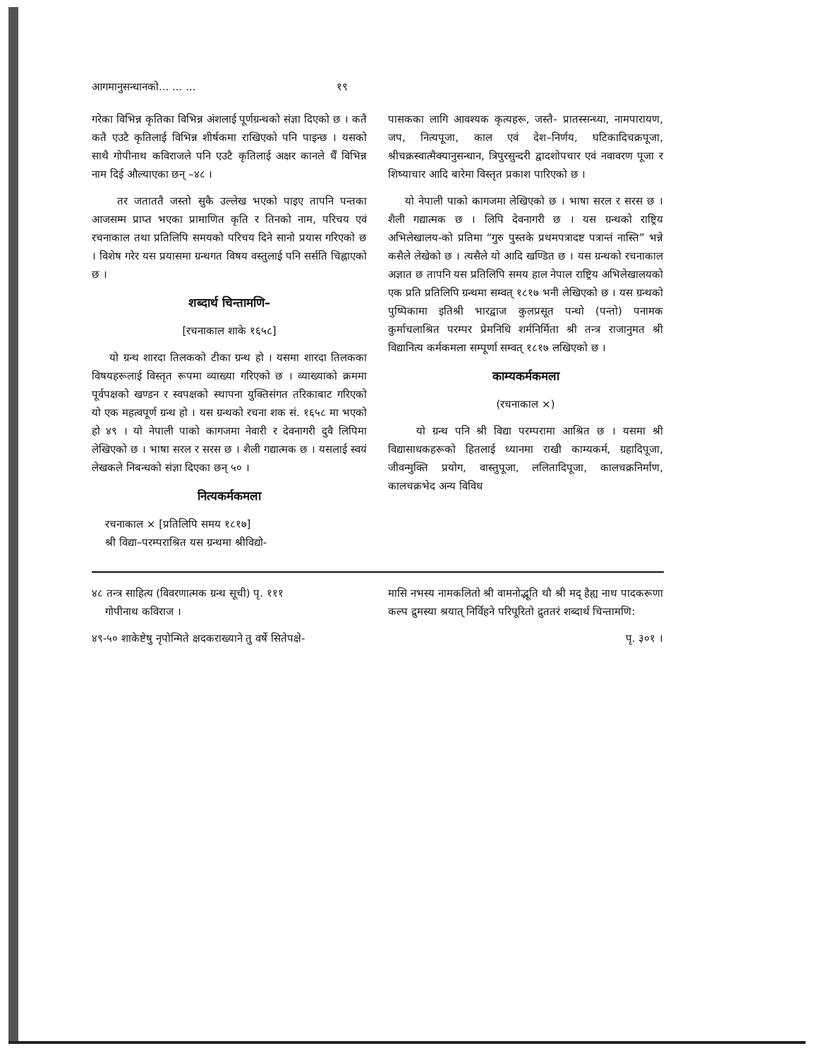आगमानुसन्धानको... ... ... १९
गरेका विभिन्न कृतिका विभिन्न अंशलाई पूर्णग्रन्थको संज्ञा दिएको छ । कतै कतै एउटै कृतिलाई विभिन्न शीर्षकमा राखिएको पनि पाइन्छ । यसको साथै गोपीनाथ कविराजले पनि एउटै कृतिलाई अक्षर कानले र्धैं विभिन्न नाम दिई औल्याएका छन् –४८ ।
तर जताततै जस्तो सुकै उल्लेख भएको पाइए तापनि पन्तका आजसम्म प्राप्त भएका प्रामाणित कृति र तिनको नाम, परिचय एवं रचनाकाल तथा प्रतिलिपि समयको परिचय दिने सानो प्रयास गरिएको छ । विशेष गरेर यस प्रयासमा ग्रन्थगत विषय वस्तुलाई पनि सर्सति चिह्नाएको छ ।
शब्दार्थ चिन्तामणि–
[रचनाकाल शाके १६५८]
यो ग्रन्थ शारदा तिलकको टीका ग्रन्थ हो । यसमा शारदा तिलकका विषयहरूलाई विस्तृत रूपमा व्याख्या गरिएको छ । व्याख्याको क्रममा पूर्वपक्षको खण्डन र स्वपक्षको स्थापना युक्तिसंगत तरिकाबाट गरिएको यो एक महत्वपूर्ण ग्रन्थ हो । यस ग्रन्थको रचना शक सं. १६५८ मा भएको हो ४९ । यो नेपाली पाको कागजमा नेवारी र देवनागरी दुवै लिपिमा लेखिएको छ । भाषा सरल र सरस छ । शैली गद्यात्मक छ । यसलाई स्वयं लेखकले निबन्धको संज्ञा दिएका छन् ५० ।
नित्यकर्मकमला
रचनाकाल × [प्रतिलिपि समय १८१७]
श्री विद्या–परम्पराश्रित यस ग्रन्थमा श्रीविद्यो-
पासकका लागि आवश्यक कृत्यहरू, जस्तै- प्रातस्सन्ध्या, नामपारायण, जप, नित्यपूजा, काल एवं देश–निर्णय, घटिकादिचक्रपूजा, श्रीचक्रस्वात्मैक्यानुसन्धान, त्रिपुरसुन्दरी द्वादशोपचार एवं नवावरण पूजा र शिष्याचार आदि बारेमा विस्तृत प्रकाश पारिएको छ ।
यो नेपाली पाको कागजमा लेखिएको छ । भाषा सरल र सरस छ । शैली गद्यात्मक छ । लिपि देवनागरी छ । यस ग्रन्थको राष्ट्रिय अभिलेखालय-को प्रतिमा “गुरु पुस्तके प्रथमपत्रादष्ट पत्रान्तं नास्ति” भन्ने कसैले लेखेको छ । त्यसैले यो आदि खण्डित छ । यस ग्रन्थको रचनाकाल अज्ञात छ तापनि यस प्रतिलिपि समय हाल नेपाल राष्ट्रिय अभिलेखालयको एक प्रति प्रतिलिपि ग्रन्थमा सम्वत् १८१७ भनी लेखिएको छ । यस ग्रन्थको पुष्पिकामा इतिश्री भारद्वाज कुलप्रसूत पन्थो (पन्तो) पनामक कुर्माचलाश्रित परम्पर प्रेमनिधि शर्मनिर्मिता श्री तन्त्र राजानुमत श्री विद्यानित्य कर्मकमला सम्पूर्णा सम्वत् १८१७ लखिएको छ ।
काम्यकर्मकमला
(रचनाकाल ×)
यो ग्रन्थ पनि श्री विद्या परम्परामा आश्रित छ । यसमा श्री विद्यासाधकहरूको हितलाई ध्यानमा राखी काम्यकर्म, ग्रहादिपूजा, जीवन्मुक्ति प्रयोग, वास्तुपूजा, ललितादिपूजा, कालचक्रनिर्माण, कालचक्रभेद अन्य विविध
४८ तन्त्र साहित्य (विवरणात्मक ग्रन्थ सूची) पृ. १११
गोपीनाथ कविराज ।
४९-५० शाकेष्टेषु नृपोन्मिते क्षदकराख्याने तु वर्षे सितेपक्षे-
मासि नभस्य नामकलितो श्री वामनोद्भूति थौ श्री मद् हैह्य नाथ पादकरूणा कल्प द्रुमस्या श्रयात् निर्विहने परिपूरितो द्रुततरं शब्दार्थ चिन्तामणि:
पृ. ३०१ ।